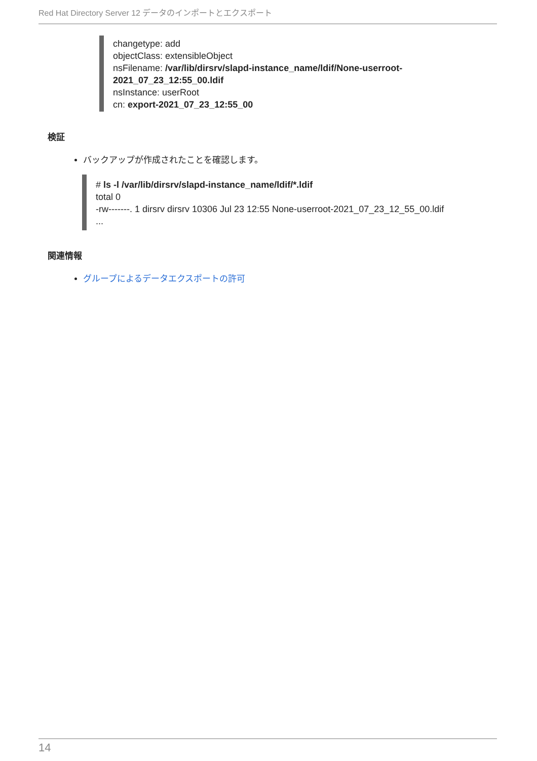Red Hat Directory Server 12 データのインポートとエクスポート
changetype: add
objectClass: extensibleObject
nsFilename: /var/lib/dirsrv/slapd-instance_name/ldif/None-userroot-
2021_07_23_12:55_00.ldif
nsInstance: userRoot
cn: export-2021_07_23_12:55_00
検証
バックアップが作成されたことを確認します。
# ls -l /var/lib/dirsrv/slapd-instance_name/ldif/*.ldif
total 0
-rw-------. 1 dirsrv dirsrv 10306 Jul 23 12:55 None-userroot-2021_07_23_12_55_00.ldif
...
関連情報
グループによるデータエクスポートの許可
14